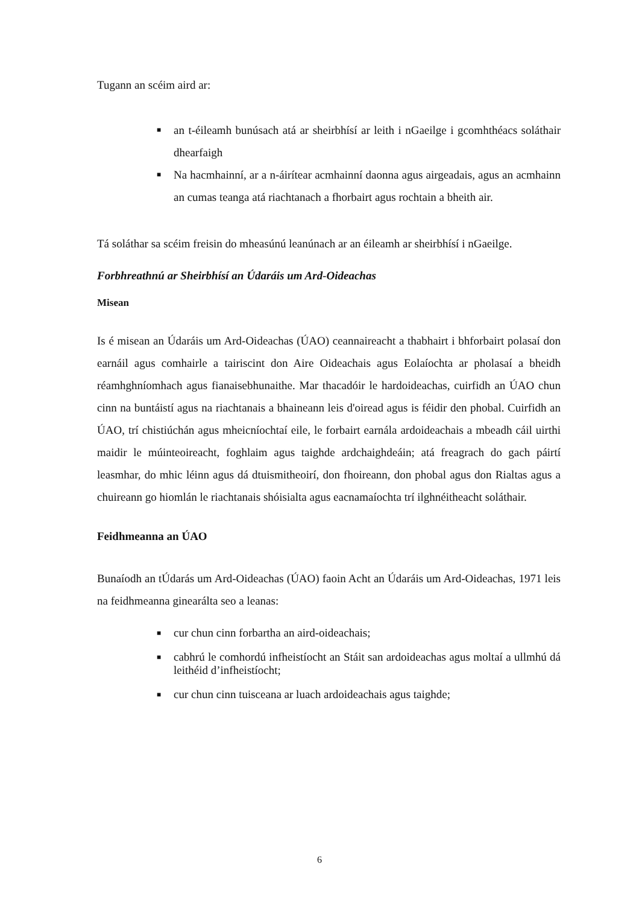Tugann an scéim aird ar:
■ an t-éileamh bunúsach atá ar sheirbhísí ar leith i nGaeilge i gcomhthéacs soláthair dhearfaigh
■ Na hacmhainní, ar a n-áirítear acmhainní daonna agus airgeadais, agus an acmhainn an cumas teanga atá riachtanach a fhorbairt agus rochtain a bheith air.
Tá soláthar sa scéim freisin do mheasúnú leanúnach ar an éileamh ar sheirbhísí i nGaeilge.
Forbhreathnú ar Sheirbhísí an Údaráis um Ard-Oideachas
Misean
Is é misean an Údaráis um Ard-Oideachas (ÚAO) ceannaireacht a thabhairt i bhforbairt polasaí don earnáil agus comhairle a tairiscint don Aire Oideachais agus Eolaíochta ar pholasaí a bheidh réamhghníomhach agus fianaisebhunaithe. Mar thacadóir le hardoideachas, cuirfidh an ÚAO chun cinn na buntáistí agus na riachtanais a bhaineann leis d'oiread agus is féidir den phobal. Cuirfidh an ÚAO, trí chistiúchán agus mheicníochtaí eile, le forbairt earnála ardoideachais a mbeadh cáil uirthi maidir le múinteoireacht, foghlaim agus taighde ardchaighdeáin; atá freagrach do gach páirtí leasmhar, do mhic léinn agus dá dtuismitheoirí, don fhoireann, don phobal agus don Rialtas agus a chuireann go hiomlán le riachtanais shóisialta agus eacnamaíochta trí ilghnéitheacht soláthair.
Feidhmeanna an ÚAO
Bunaíodh an tÚdarás um Ard-Oideachas (ÚAO) faoin Acht an Údaráis um Ard-Oideachas, 1971 leis na feidhmeanna ginearálta seo a leanas:
■ cur chun cinn forbartha an aird-oideachais;
■ cabhrú le comhordú infheistíocht an Stáit san ardoideachas agus moltaí a ullmhú dá leithéid d’infheistíocht;
■ cur chun cinn tuisceana ar luach ardoideachais agus taighde;
6